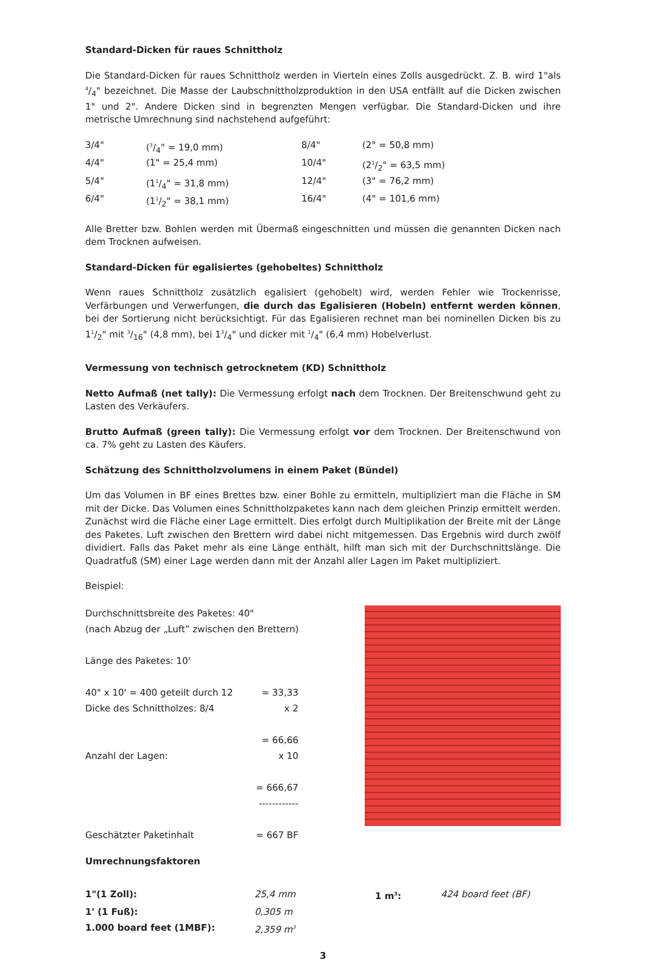Standard-Dicken für raues Schnittholz
Die Standard-Dicken für raues Schnittholz werden in Vierteln eines Zolls ausgedrückt. Z. B. wird 1"als 4/4" bezeichnet. Die Masse der Laubschnittholzproduktion in den USA entfällt auf die Dicken zwischen 1" und 2". Andere Dicken sind in begrenzten Mengen verfügbar. Die Standard-Dicken und ihre metrische Umrechnung sind nachstehend aufgeführt:
| 3/4" | (3/4" = 19,0 mm) | 8/4" | (2" = 50,8 mm) |
| 4/4" | (1" = 25,4 mm) | 10/4" | (21/2" = 63,5 mm) |
| 5/4" | (11/4" = 31,8 mm) | 12/4" | (3" = 76,2 mm) |
| 6/4" | (11/2" = 38,1 mm) | 16/4" | (4" = 101,6 mm) |
Alle Bretter bzw. Bohlen werden mit Übermaß eingeschnitten und müssen die genannten Dicken nach dem Trocknen aufweisen.
Standard-Dicken für egalisiertes (gehobeltes) Schnittholz
Wenn raues Schnittholz zusätzlich egalisiert (gehobelt) wird, werden Fehler wie Trockenrisse, Verfärbungen und Verwerfungen, die durch das Egalisieren (Hobeln) entfernt werden können, bei der Sortierung nicht berücksichtigt. Für das Egalisieren rechnet man bei nominellen Dicken bis zu 11/2" mit 3/16" (4,8 mm), bei 13/4" und dicker mit 1/4" (6,4 mm) Hobelverlust.
Vermessung von technisch getrocknetem (KD) Schnittholz
Netto Aufmaß (net tally): Die Vermessung erfolgt nach dem Trocknen. Der Breitenschwund geht zu Lasten des Verkäufers.
Brutto Aufmaß (green tally): Die Vermessung erfolgt vor dem Trocknen. Der Breitenschwund von ca. 7% geht zu Lasten des Käufers.
Schätzung des Schnittholzvolumens in einem Paket (Bündel)
Um das Volumen in BF eines Brettes bzw. einer Bohle zu ermitteln, multipliziert man die Fläche in SM mit der Dicke. Das Volumen eines Schnittholzpaketes kann nach dem gleichen Prinzip ermittelt werden. Zunächst wird die Fläche einer Lage ermittelt. Dies erfolgt durch Multiplikation der Breite mit der Länge des Paketes. Luft zwischen den Brettern wird dabei nicht mitgemessen. Das Ergebnis wird durch zwölf dividiert. Falls das Paket mehr als eine Länge enthält, hilft man sich mit der Durchschnittslänge. Die Quadratfuß (SM) einer Lage werden dann mit der Anzahl aller Lagen im Paket multipliziert.
Beispiel:
Durchschnittsbreite des Paketes: 40"
(nach Abzug der „Luft” zwischen den Brettern)
Länge des Paketes: 10'
| 40" x 10' = 400 geteilt durch 12 | = 33,33 |
| Dicke des Schnittholzes: 8/4 | x 2 |
| | = 66,66 |
| Anzahl der Lagen: | x 10 |
| | = 666,67 |
| | ------------ |
| Geschätzter Paketinhalt | = 667 BF |
Umrechnungsfaktoren
| 1"(1 Zoll): | 25,4 mm | 1 m<sup>3</sup>: | 424 board feet (BF) |
| 1' (1 Fuß): | 0,305 m | | |
| 1.000 board feet (1MBF): | 2,359 m<sup>3</sup> | | |
3